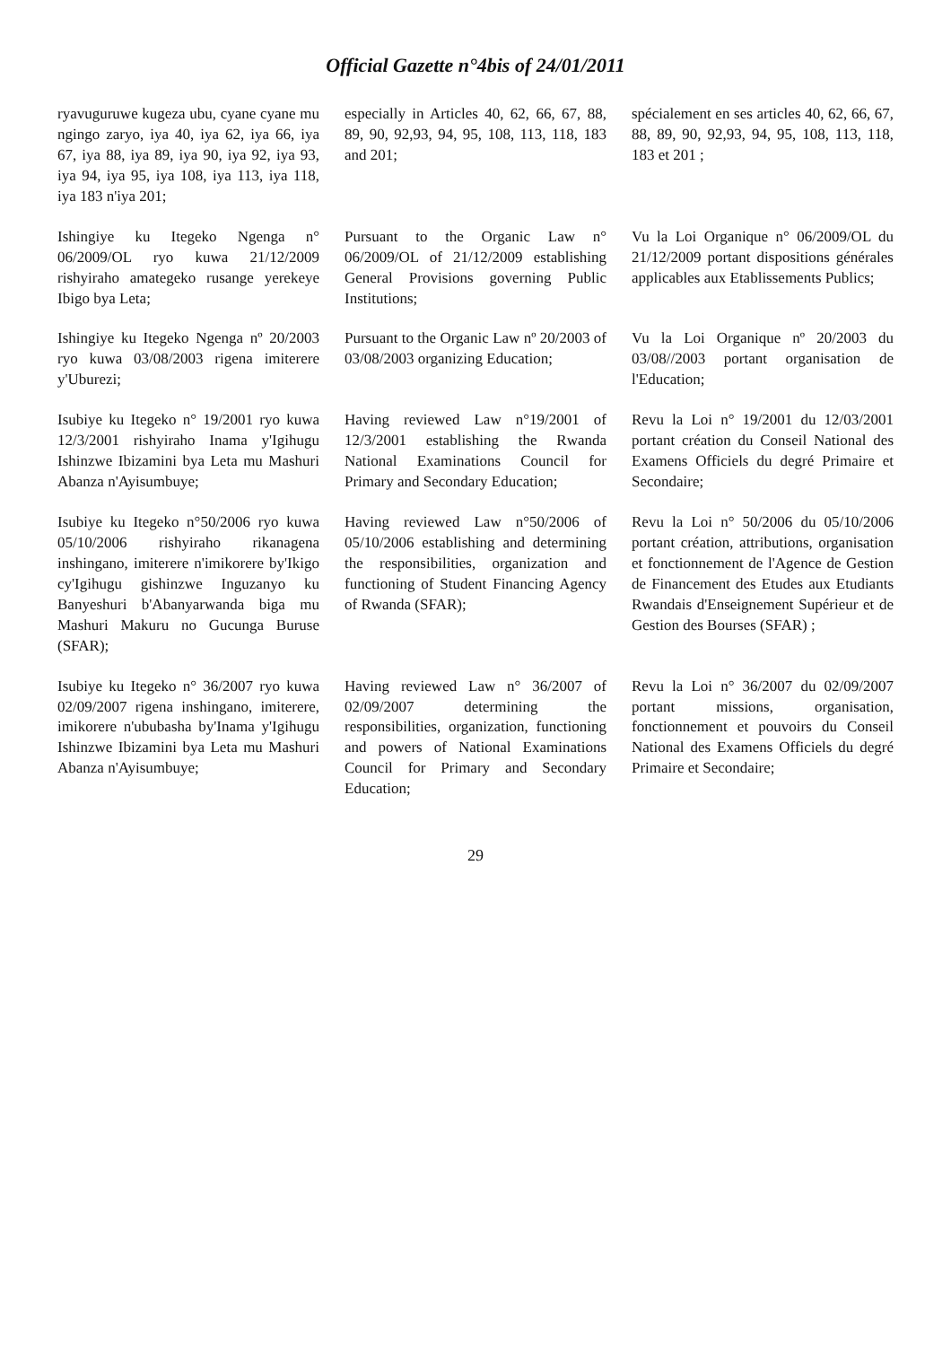Official Gazette n°4bis of 24/01/2011
| ryavuguruwe kugeza ubu, cyane cyane mu ngingo zaryo, iya 40, iya 62, iya 66, iya 67, iya 88, iya 89, iya 90, iya 92, iya 93, iya 94, iya 95, iya 108, iya 113, iya 118, iya 183 n'iya 201; | especially in Articles 40, 62, 66, 67, 88, 89, 90, 92,93, 94, 95, 108, 113, 118, 183 and 201; | spécialement en ses articles 40, 62, 66, 67, 88, 89, 90, 92,93, 94, 95, 108, 113, 118, 183 et 201 ; |
| Ishingiye ku Itegeko Ngenga n° 06/2009/OL ryo kuwa 21/12/2009 rishyiraho amategeko rusange yerekeye Ibigo bya Leta; | Pursuant to the Organic Law n° 06/2009/OL of 21/12/2009 establishing General Provisions governing Public Institutions; | Vu la Loi Organique n° 06/2009/OL du 21/12/2009 portant dispositions générales applicables aux Etablissements Publics; |
| Ishingiye ku Itegeko Ngenga nº 20/2003 ryo kuwa 03/08/2003 rigena imiterere y'Uburezi; | Pursuant to the Organic Law nº 20/2003 of 03/08/2003 organizing Education; | Vu la Loi Organique nº 20/2003 du 03/08//2003 portant organisation de l'Education; |
| Isubiye ku Itegeko n° 19/2001 ryo kuwa 12/3/2001 rishyiraho Inama y'Igihugu Ishinzwe Ibizamini bya Leta mu Mashuri Abanza n'Ayisumbuye; | Having reviewed Law n°19/2001 of 12/3/2001 establishing the Rwanda National Examinations Council for Primary and Secondary Education; | Revu la Loi n° 19/2001 du 12/03/2001 portant création du Conseil National des Examens Officiels du degré Primaire et Secondaire; |
| Isubiye ku Itegeko n°50/2006 ryo kuwa 05/10/2006 rishyiraho rikanagena inshingano, imiterere n'imikorere by'Ikigo cy'Igihugu gishinzwe Inguzanyo ku Banyeshuri b'Abanyarwanda biga mu Mashuri Makuru no Gucunga Buruse (SFAR); | Having reviewed Law n°50/2006 of 05/10/2006 establishing and determining the responsibilities, organization and functioning of Student Financing Agency of Rwanda (SFAR); | Revu la Loi n° 50/2006 du 05/10/2006 portant création, attributions, organisation et fonctionnement de l'Agence de Gestion de Financement des Etudes aux Etudiants Rwandais d'Enseignement Supérieur et de Gestion des Bourses (SFAR) ; |
| Isubiye ku Itegeko n° 36/2007 ryo kuwa 02/09/2007 rigena inshingano, imiterere, imikorere n'ububasha by'Inama y'Igihugu Ishinzwe Ibizamini bya Leta mu Mashuri Abanza n'Ayisumbuye; | Having reviewed Law n° 36/2007 of 02/09/2007 determining the responsibilities, organization, functioning and powers of National Examinations Council for Primary and Secondary Education; | Revu la Loi n° 36/2007 du 02/09/2007 portant missions, organisation, fonctionnement et pouvoirs du Conseil National des Examens Officiels du degré Primaire et Secondaire; |
29